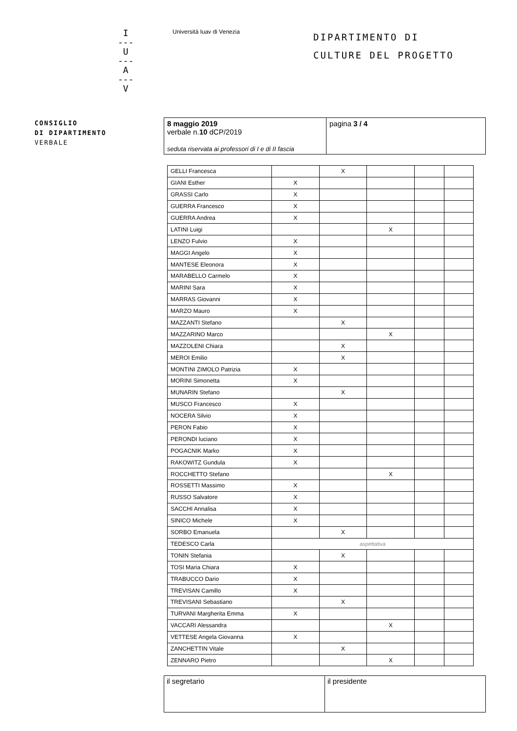I
---
U
---
A
---
V
Università Iuav di Venezia
DIPARTIMENTO DI
CULTURE DEL PROGETTO
CONSIGLIO
DI DIPARTIMENTO
VERBALE
| 8 maggio 2019 verbale n. 10 dCP/2019 seduta riservata ai professori di I e di II fascia | pagina 3 / 4 |
| GELLI Francesca | | X | | | |
| GIANI Esther | X | | | | |
| GRASSI Carlo | X | | | | |
| GUERRA Francesco | X | | | | |
| GUERRA Andrea | X | | | | |
| LATINI Luigi | | | X | | |
| LENZO Fulvio | X | | | | |
| MAGGI Angelo | X | | | | |
| MANTESE Eleonora | X | | | | |
| MARABELLO Carmelo | X | | | | |
| MARINI Sara | X | | | | |
| MARRAS Giovanni | X | | | | |
| MARZO Mauro | X | | | | |
| MAZZANTI Stefano | | X | | | |
| MAZZARINO Marco | | | X | | |
| MAZZOLENI Chiara | | X | | | |
| MEROI Emilio | | X | | | |
| MONTINI ZIMOLO Patrizia | X | | | | |
| MORINI Simonetta | X | | | | |
| MUNARIN Stefano | | X | | | |
| MUSCO Francesco | X | | | | |
| NOCERA Silvio | X | | | | |
| PERON Fabio | X | | | | |
| PERONDI luciano | X | | | | |
| POGACNIK Marko | X | | | | |
| RAKOWITZ Gundula | X | | | | |
| ROCCHETTO Stefano | | | X | | |
| ROSSETTI Massimo | X | | | | |
| RUSSO Salvatore | X | | | | |
| SACCHI Annalisa | X | | | | |
| SINICO Michele | X | | | | |
| SORBO Emanuela | | X | | | |
| TEDESCO Carla | aspettativa | | | | |
| TONIN Stefania | | X | | | |
| TOSI Maria Chiara | X | | | | |
| TRABUCCO Dario | X | | | | |
| TREVISAN Camillo | X | | | | |
| TREVISANI Sebastiano | | X | | | |
| TURVANI Margherita Emma | X | | | | |
| VACCARI Alessandra | | | X | | |
| VETTESE Angela Giovanna | X | | | | |
| ZANCHETTIN Vitale | | X | | | |
| ZENNARO Pietro | | | X | | |
| il segretario | il presidente |